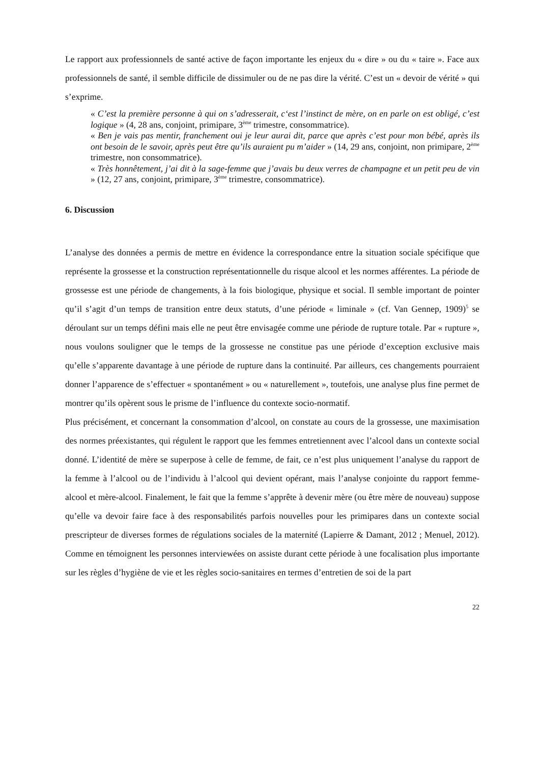Le rapport aux professionnels de santé active de façon importante les enjeux du « dire » ou du « taire ». Face aux professionnels de santé, il semble difficile de dissimuler ou de ne pas dire la vérité. C’est un « devoir de vérité » qui s’exprime.
« C’est la première personne à qui on s’adresserait, c‘est l’instinct de mère, on en parle on est obligé, c’est logique » (4, 28 ans, conjoint, primipare, 3<sup>ème</sup> trimestre, consommatrice).
« Ben je vais pas mentir, franchement oui je leur aurai dit, parce que après c’est pour mon bébé, après ils ont besoin de le savoir, après peut être qu’ils auraient pu m’aider » (14, 29 ans, conjoint, non primipare, 2<sup>ème</sup> trimestre, non consommatrice).
« Très honnêtement, j’ai dit à la sage-femme que j’avais bu deux verres de champagne et un petit peu de vin » (12, 27 ans, conjoint, primipare, 3<sup>ème</sup> trimestre, consommatrice).
6. Discussion
L’analyse des données a permis de mettre en évidence la correspondance entre la situation sociale spécifique que représente la grossesse et la construction représentationnelle du risque alcool et les normes afférentes. La période de grossesse est une période de changements, à la fois biologique, physique et social. Il semble important de pointer qu’il s’agit d’un temps de transition entre deux statuts, d’une période « liminale » (cf. Van Gennep, 1909)<sup>5</sup> se déroulant sur un temps défini mais elle ne peut être envisagée comme une période de rupture totale. Par « rupture », nous voulons souligner que le temps de la grossesse ne constitue pas une période d’exception exclusive mais qu’elle s’apparente davantage à une période de rupture dans la continuité. Par ailleurs, ces changements pourraient donner l’apparence de s’effectuer « spontanément » ou « naturellement », toutefois, une analyse plus fine permet de montrer qu’ils opèrent sous le prisme de l’influence du contexte socio-normatif.
Plus précisément, et concernant la consommation d’alcool, on constate au cours de la grossesse, une maximisation des normes préexistantes, qui régulent le rapport que les femmes entretiennent avec l’alcool dans un contexte social donné. L’identité de mère se superpose à celle de femme, de fait, ce n’est plus uniquement l’analyse du rapport de la femme à l’alcool ou de l’individu à l’alcool qui devient opérant, mais l’analyse conjointe du rapport femme-alcool et mère-alcool. Finalement, le fait que la femme s’apprête à devenir mère (ou être mère de nouveau) suppose qu’elle va devoir faire face à des responsabilités parfois nouvelles pour les primipares dans un contexte social prescripteur de diverses formes de régulations sociales de la maternité (Lapierre & Damant, 2012 ; Menuel, 2012). Comme en témoignent les personnes interviewées on assiste durant cette période à une focalisation plus importante sur les règles d’hygiène de vie et les règles socio-sanitaires en termes d’entretien de soi de la part
22